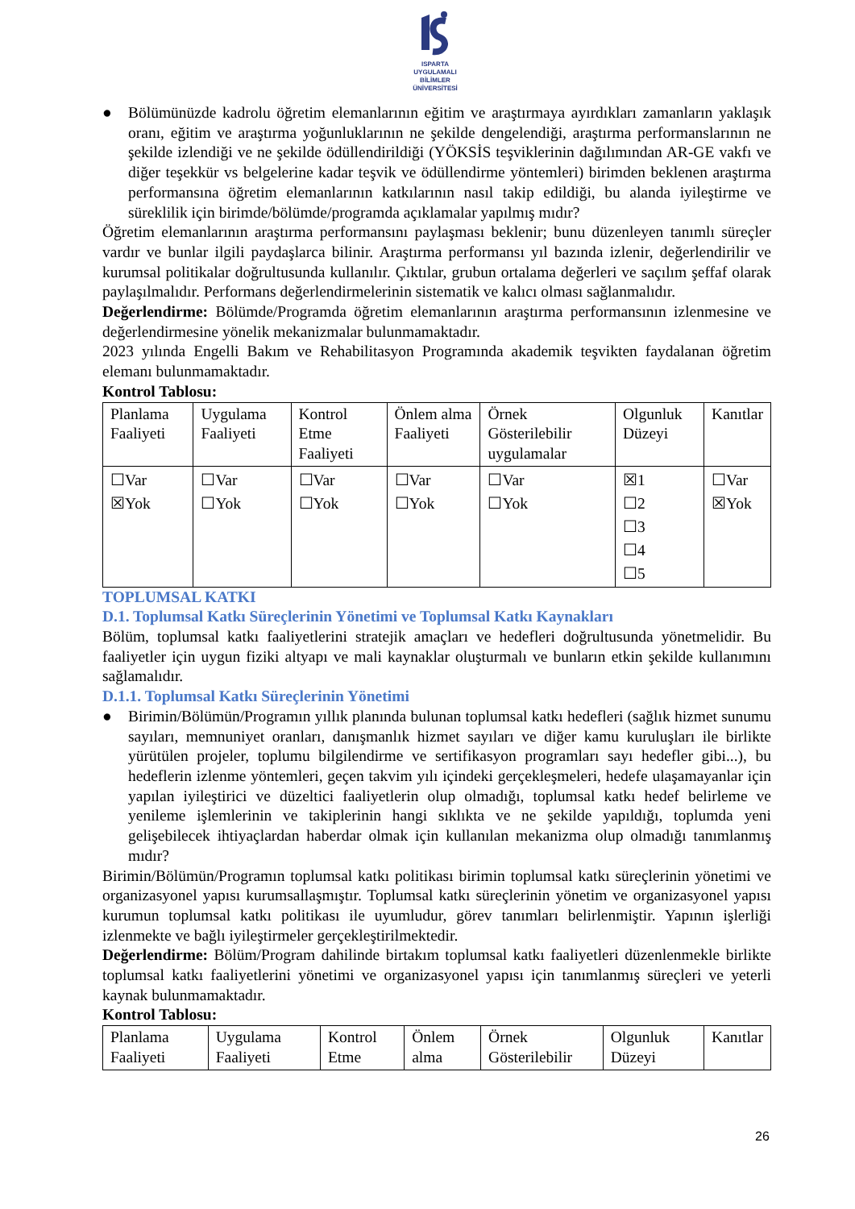ISPARTA
UYGULAMALI BİLİMLER
ÜNİVERSİTESİ
● Bölümünüzde kadrolu öğretim elemanlarının eğitim ve araştırmaya ayırdıkları zamanların yaklaşık oranı, eğitim ve araştırma yoğunluklarının ne şekilde dengelendiği, araştırma performanslarının ne şekilde izlendiği ve ne şekilde ödüllendirildiği (YÖKSİS teşviklerinin dağılımından AR-GE vakfı ve diğer teşekkür vs belgelerine kadar teşvik ve ödüllendirme yöntemleri) birimden beklenen araştırma performansına öğretim elemanlarının katkılarının nasıl takip edildiği, bu alanda iyileştirme ve süreklilik için birimde/bölümde/programda açıklamalar yapılmış mıdır?
Öğretim elemanlarının araştırma performansını paylaşması beklenir; bunu düzenleyen tanımlı süreçler vardır ve bunlar ilgili paydaşlarca bilinir. Araştırma performansı yıl bazında izlenir, değerlendirilir ve kurumsal politikalar doğrultusunda kullanılır. Çıktılar, grubun ortalama değerleri ve saçılım şeffaf olarak paylaşılmalıdır. Performans değerlendirmelerinin sistematik ve kalıcı olması sağlanmalıdır.
Değerlendirme: Bölümde/Programda öğretim elemanlarının araştırma performansının izlenmesine ve değerlendirmesine yönelik mekanizmalar bulunmamaktadır.
2023 yılında Engelli Bakım ve Rehabilitasyon Programında akademik teşvikten faydalanan öğretim elemanı bulunmamaktadır.
Kontrol Tablosu:
| Planlama Faaliyeti | Uygulama Faaliyeti | Kontrol Etme Faaliyeti | Önlem alma Faaliyeti | Örnek Gösterilebilir uygulamalar | Olgunluk Düzeyi | Kanıtlar |
| ☐Var ☒Yok | ☐Var ☐Yok | ☐Var ☐Yok | ☐Var ☐Yok | ☐Var ☐Yok | ☒1 ☐2 ☐3 ☐4 ☐5 | ☐Var ☒Yok |
TOPLUMSAL KATKI
D.1. Toplumsal Katkı Süreçlerinin Yönetimi ve Toplumsal Katkı Kaynakları
Bölüm, toplumsal katkı faaliyetlerini stratejik amaçları ve hedefleri doğrultusunda yönetmelidir. Bu faaliyetler için uygun fiziki altyapı ve mali kaynaklar oluşturmalı ve bunların etkin şekilde kullanımını sağlamalıdır.
D.1.1. Toplumsal Katkı Süreçlerinin Yönetimi
● Birimin/Bölümün/Programın yıllık planında bulunan toplumsal katkı hedefleri (sağlık hizmet sunumu sayıları, memnuniyet oranları, danışmanlık hizmet sayıları ve diğer kamu kuruluşları ile birlikte yürütülen projeler, toplumu bilgilendirme ve sertifikasyon programları sayı hedefler gibi...), bu hedeflerin izlenme yöntemleri, geçen takvim yılı içindeki gerçekleşmeleri, hedefe ulaşamayanlar için yapılan iyileştirici ve düzeltici faaliyetlerin olup olmadığı, toplumsal katkı hedef belirleme ve yenileme işlemlerinin ve takiplerinin hangi sıklıkta ve ne şekilde yapıldığı, toplumda yeni gelişebilecek ihtiyaçlardan haberdar olmak için kullanılan mekanizma olup olmadığı tanımlanmış mıdır?
Birimin/Bölümün/Programın toplumsal katkı politikası birimin toplumsal katkı süreçlerinin yönetimi ve organizasyonel yapısı kurumsallaşmıştır. Toplumsal katkı süreçlerinin yönetim ve organizasyonel yapısı kurumun toplumsal katkı politikası ile uyumludur, görev tanımları belirlenmiştir. Yapının işlerliği izlenmekte ve bağlı iyileştirmeler gerçekleştirilmektedir.
Değerlendirme: Bölüm/Program dahilinde birtakım toplumsal katkı faaliyetleri düzenlenmekle birlikte toplumsal katkı faaliyetlerini yönetimi ve organizasyonel yapısı için tanımlanmış süreçleri ve yeterli kaynak bulunmamaktadır.
Kontrol Tablosu:
| Planlama Faaliyeti | Uygulama Faaliyeti | Kontrol Etme | Önlem alma | Örnek Gösterilebilir | Olgunluk Düzeyi | Kanıtlar |
26